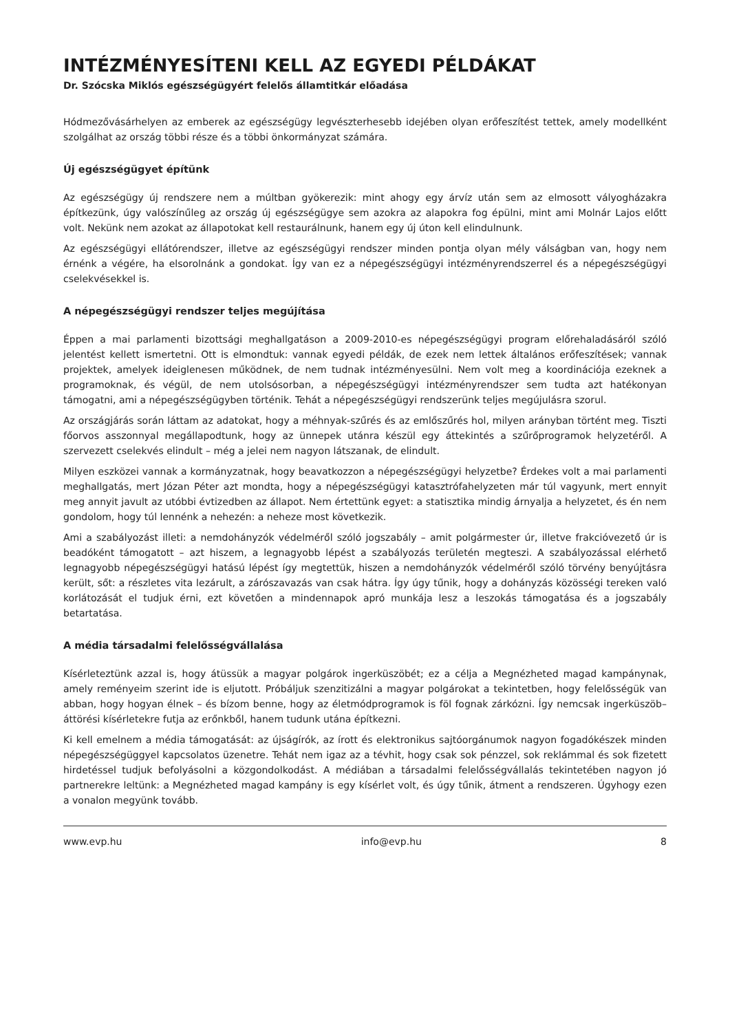INTÉZMÉNYESÍTENI KELL AZ EGYEDI PÉLDÁKAT
Dr. Szócska Miklós egészségügyért felelős államtitkár előadása
Hódmezővásárhelyen az emberek az egészségügy legvészterhesebb idejében olyan erőfeszítést tettek, amely modellként szolgálhat az ország többi része és a többi önkormányzat számára.
Új egészségügyet építünk
Az egészségügy új rendszere nem a múltban gyökerezik: mint ahogy egy árvíz után sem az elmosott vályogházakra építkezünk, úgy valószínűleg az ország új egészségügye sem azokra az alapokra fog épülni, mint ami Molnár Lajos előtt volt. Nekünk nem azokat az állapotokat kell restaurálnunk, hanem egy új úton kell elindulnunk.
Az egészségügyi ellátórendszer, illetve az egészségügyi rendszer minden pontja olyan mély válságban van, hogy nem érnénk a végére, ha elsorolnánk a gondokat. Így van ez a népegészségügyi intézményrendszerrel és a népegészségügyi cselekvésekkel is.
A népegészségügyi rendszer teljes megújítása
Éppen a mai parlamenti bizottsági meghallgatáson a 2009-2010-es népegészségügyi program előrehaladásáról szóló jelentést kellett ismertetni. Ott is elmondtuk: vannak egyedi példák, de ezek nem lettek általános erőfeszítések; vannak projektek, amelyek ideiglenesen működnek, de nem tudnak intézményesülni. Nem volt meg a koordinációja ezeknek a programoknak, és végül, de nem utolsósorban, a népegészségügyi intézményrendszer sem tudta azt hatékonyan támogatni, ami a népegészségügyben történik. Tehát a népegészségügyi rendszerünk teljes megújulásra szorul.
Az országjárás során láttam az adatokat, hogy a méhnyak-szűrés és az emlőszűrés hol, milyen arányban történt meg. Tiszti főorvos asszonnyal megállapodtunk, hogy az ünnepek utánra készül egy áttekintés a szűrőprogramok helyzetéről. A szervezett cselekvés elindult – még a jelei nem nagyon látszanak, de elindult.
Milyen eszközei vannak a kormányzatnak, hogy beavatkozzon a népegészségügyi helyzetbe? Érdekes volt a mai parlamenti meghallgatás, mert Józan Péter azt mondta, hogy a népegészségügyi katasztrófahelyzeten már túl vagyunk, mert ennyit meg annyit javult az utóbbi évtizedben az állapot. Nem értettünk egyet: a statisztika mindig árnyalja a helyzetet, és én nem gondolom, hogy túl lennénk a nehezén: a neheze most következik.
Ami a szabályozást illeti: a nemdohányzók védelméről szóló jogszabály – amit polgármester úr, illetve frakcióvezető úr is beadóként támogatott – azt hiszem, a legnagyobb lépést a szabályozás területén megteszi. A szabályozással elérhető legnagyobb népegészségügyi hatású lépést így megtettük, hiszen a nemdohányzók védelméről szóló törvény benyújtásra került, sőt: a részletes vita lezárult, a zárószavazás van csak hátra. Így úgy tűnik, hogy a dohányzás közösségi tereken való korlátozását el tudjuk érni, ezt követően a mindennapok apró munkája lesz a leszokás támogatása és a jogszabály betartatása.
A média társadalmi felelősségvállalása
Kísérleteztünk azzal is, hogy átüssük a magyar polgárok ingerküszöbét; ez a célja a Megnézheted magad kampánynak, amely reményeim szerint ide is eljutott. Próbáljuk szenzitizálni a magyar polgárokat a tekintetben, hogy felelősségük van abban, hogy hogyan élnek – és bízom benne, hogy az életmódprogramok is föl fognak zárkózni. Így nemcsak ingerküszöb–áttörési kísérletekre futja az erőnkből, hanem tudunk utána építkezni.
Ki kell emelnem a média támogatását: az újságírók, az írott és elektronikus sajtóorgánumok nagyon fogadókészek minden népegészségüggyel kapcsolatos üzenetre. Tehát nem igaz az a tévhit, hogy csak sok pénzzel, sok reklámmal és sok fizetett hirdetéssel tudjuk befolyásolni a közgondolkodást. A médiában a társadalmi felelősségvállalás tekintetében nagyon jó partnerekre leltünk: a Megnézheted magad kampány is egy kísérlet volt, és úgy tűnik, átment a rendszeren. Úgyhogy ezen a vonalon megyünk tovább.
www.evp.hu info@evp.hu 8